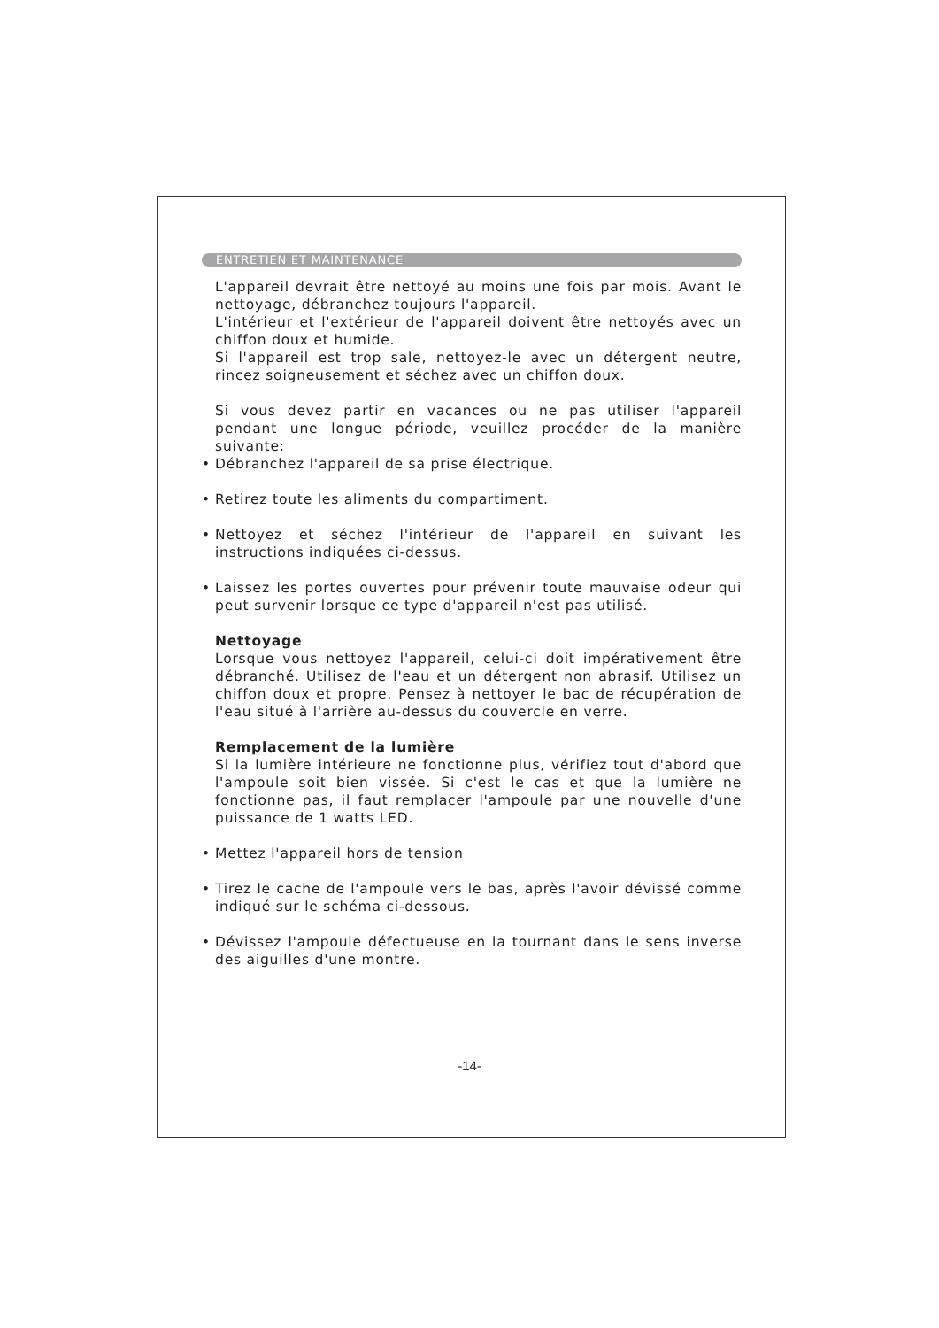ENTRETIEN ET MAINTENANCE
L'appareil devrait être nettoyé au moins une fois par mois. Avant le nettoyage, débranchez toujours l'appareil.
L'intérieur et l'extérieur de l'appareil doivent être nettoyés avec un chiffon doux et humide.
Si l'appareil est trop sale, nettoyez-le avec un détergent neutre, rincez soigneusement et séchez avec un chiffon doux.
Si vous devez partir en vacances ou ne pas utiliser l'appareil pendant une longue période, veuillez procéder de la manière suivante:
• Débranchez l'appareil de sa prise électrique.
• Retirez toute les aliments du compartiment.
• Nettoyez et séchez l'intérieur de l'appareil en suivant les instructions indiquées ci-dessus.
• Laissez les portes ouvertes pour prévenir toute mauvaise odeur qui peut survenir lorsque ce type d'appareil n'est pas utilisé.
Nettoyage
Lorsque vous nettoyez l'appareil, celui-ci doit impérativement être débranché. Utilisez de l'eau et un détergent non abrasif. Utilisez un chiffon doux et propre. Pensez à nettoyer le bac de récupération de l'eau situé à l'arrière au-dessus du couvercle en verre.
Remplacement de la lumière
Si la lumière intérieure ne fonctionne plus, vérifiez tout d'abord que l'ampoule soit bien vissée. Si c'est le cas et que la lumière ne fonctionne pas, il faut remplacer l'ampoule par une nouvelle d'une puissance de 1 watts LED.
• Mettez l'appareil hors de tension
• Tirez le cache de l'ampoule vers le bas, après l'avoir dévissé comme indiqué sur le schéma ci-dessous.
• Dévissez l'ampoule défectueuse en la tournant dans le sens inverse des aiguilles d'une montre.
-14-